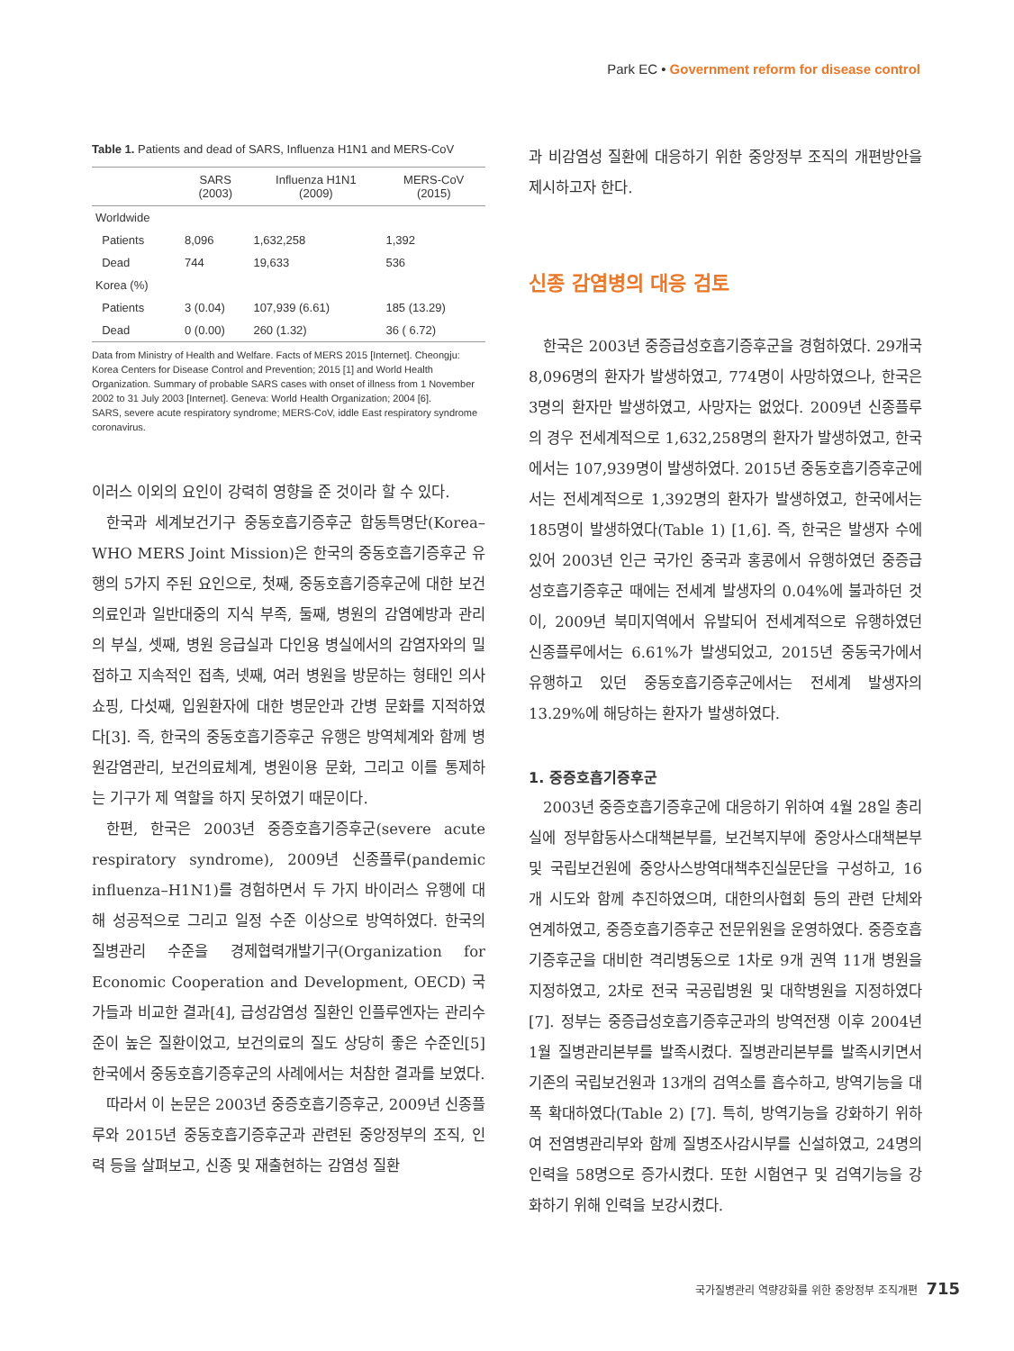Park EC • Government reform for disease control
Table 1. Patients and dead of SARS, Influenza H1N1 and MERS-CoV
| | SARS (2003) | Influenza H1N1 (2009) | MERS-CoV (2015) |
| --- | --- | --- | --- |
| Worldwide | | | |
| Patients | 8,096 | 1,632,258 | 1,392 |
| Dead | 744 | 19,633 | 536 |
| Korea (%) | | | |
| Patients | 3 (0.04) | 107,939 (6.61) | 185 (13.29) |
| Dead | 0 (0.00) | 260 (1.32) | 36 ( 6.72) |
Data from Ministry of Health and Welfare. Facts of MERS 2015 [Internet]. Cheongju: Korea Centers for Disease Control and Prevention; 2015 [1] and World Health Organization. Summary of probable SARS cases with onset of illness from 1 November 2002 to 31 July 2003 [Internet]. Geneva: World Health Organization; 2004 [6].
SARS, severe acute respiratory syndrome; MERS-CoV, iddle East respiratory syndrome coronavirus.
이러스 이외의 요인이 강력히 영향을 준 것이라 할 수 있다.
한국과 세계보건기구 중동호흡기증후군 합동특명단(Korea–WHO MERS Joint Mission)은 한국의 중동호흡기증후군 유행의 5가지 주된 요인으로, 첫째, 중동호흡기증후군에 대한 보건의료인과 일반대중의 지식 부족, 둘째, 병원의 감염예방과 관리의 부실, 셋째, 병원 응급실과 다인용 병실에서의 감염자와의 밀접하고 지속적인 접촉, 넷째, 여러 병원을 방문하는 형태인 의사쇼핑, 다섯째, 입원환자에 대한 병문안과 간병 문화를 지적하였다[3]. 즉, 한국의 중동호흡기증후군 유행은 방역체계와 함께 병원감염관리, 보건의료체계, 병원이용 문화, 그리고 이를 통제하는 기구가 제 역할을 하지 못하였기 때문이다.
한편, 한국은 2003년 중증호흡기증후군(severe acute respiratory syndrome), 2009년 신종플루(pandemic influenza–H1N1)를 경험하면서 두 가지 바이러스 유행에 대해 성공적으로 그리고 일정 수준 이상으로 방역하였다. 한국의 질병관리 수준을 경제협력개발기구(Organization for Economic Cooperation and Development, OECD) 국가들과 비교한 결과[4], 급성감염성 질환인 인플루엔자는 관리수준이 높은 질환이었고, 보건의료의 질도 상당히 좋은 수준인[5] 한국에서 중동호흡기증후군의 사례에서는 처참한 결과를 보였다.
따라서 이 논문은 2003년 중증호흡기증후군, 2009년 신종플루와 2015년 중동호흡기증후군과 관련된 중앙정부의 조직, 인력 등을 살펴보고, 신종 및 재출현하는 감염성 질환
과 비감염성 질환에 대응하기 위한 중앙정부 조직의 개편방안을 제시하고자 한다.
신종 감염병의 대응 검토
한국은 2003년 중증급성호흡기증후군을 경험하였다. 29개국 8,096명의 환자가 발생하였고, 774명이 사망하였으나, 한국은 3명의 환자만 발생하였고, 사망자는 없었다. 2009년 신종플루의 경우 전세계적으로 1,632,258명의 환자가 발생하였고, 한국에서는 107,939명이 발생하였다. 2015년 중동호흡기증후군에서는 전세계적으로 1,392명의 환자가 발생하였고, 한국에서는 185명이 발생하였다(Table 1) [1,6]. 즉, 한국은 발생자 수에 있어 2003년 인근 국가인 중국과 홍콩에서 유행하였던 중증급성호흡기증후군 때에는 전세계 발생자의 0.04%에 불과하던 것이, 2009년 북미지역에서 유발되어 전세계적으로 유행하였던 신종플루에서는 6.61%가 발생되었고, 2015년 중동국가에서 유행하고 있던 중동호흡기증후군에서는 전세계 발생자의 13.29%에 해당하는 환자가 발생하였다.
1. 중증호흡기증후군
2003년 중증호흡기증후군에 대응하기 위하여 4월 28일 총리실에 정부합동사스대책본부를, 보건복지부에 중앙사스대책본부 및 국립보건원에 중앙사스방역대책추진실문단을 구성하고, 16개 시도와 함께 추진하였으며, 대한의사협회 등의 관련 단체와 연계하였고, 중증호흡기증후군 전문위원을 운영하였다. 중증호흡기증후군을 대비한 격리병동으로 1차로 9개 권역 11개 병원을 지정하였고, 2차로 전국 국공립병원 및 대학병원을 지정하였다[7]. 정부는 중증급성호흡기증후군과의 방역전쟁 이후 2004년 1월 질병관리본부를 발족시켰다. 질병관리본부를 발족시키면서 기존의 국립보건원과 13개의 검역소를 흡수하고, 방역기능을 대폭 확대하였다(Table 2) [7]. 특히, 방역기능을 강화하기 위하여 전염병관리부와 함께 질병조사감시부를 신설하였고, 24명의 인력을 58명으로 증가시켰다. 또한 시험연구 및 검역기능을 강화하기 위해 인력을 보강시켰다.
국가질병관리 역량강화를 위한 중앙정부 조직개편 715